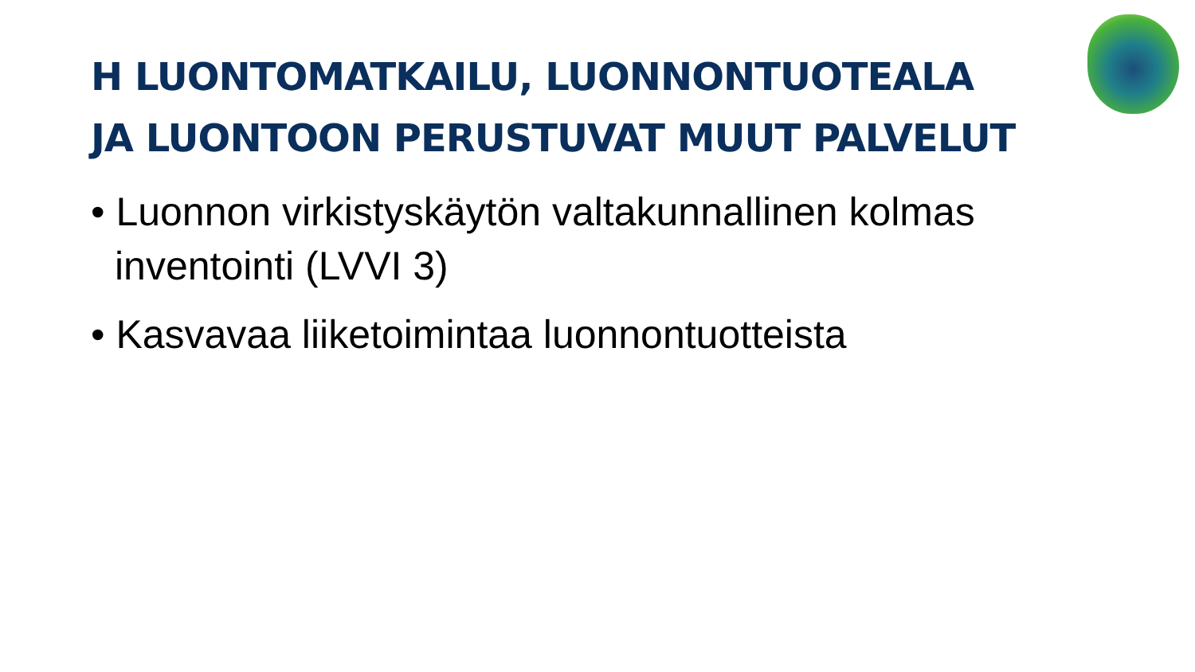H LUONTOMATKAILU, LUONNONTUOTEALA
JA LUONTOON PERUSTUVAT MUUT PALVELUT
• Luonnon virkistyskäytön valtakunnallinen kolmas inventointi (LVVI 3)
• Kasvavaa liiketoimintaa luonnontuotteista